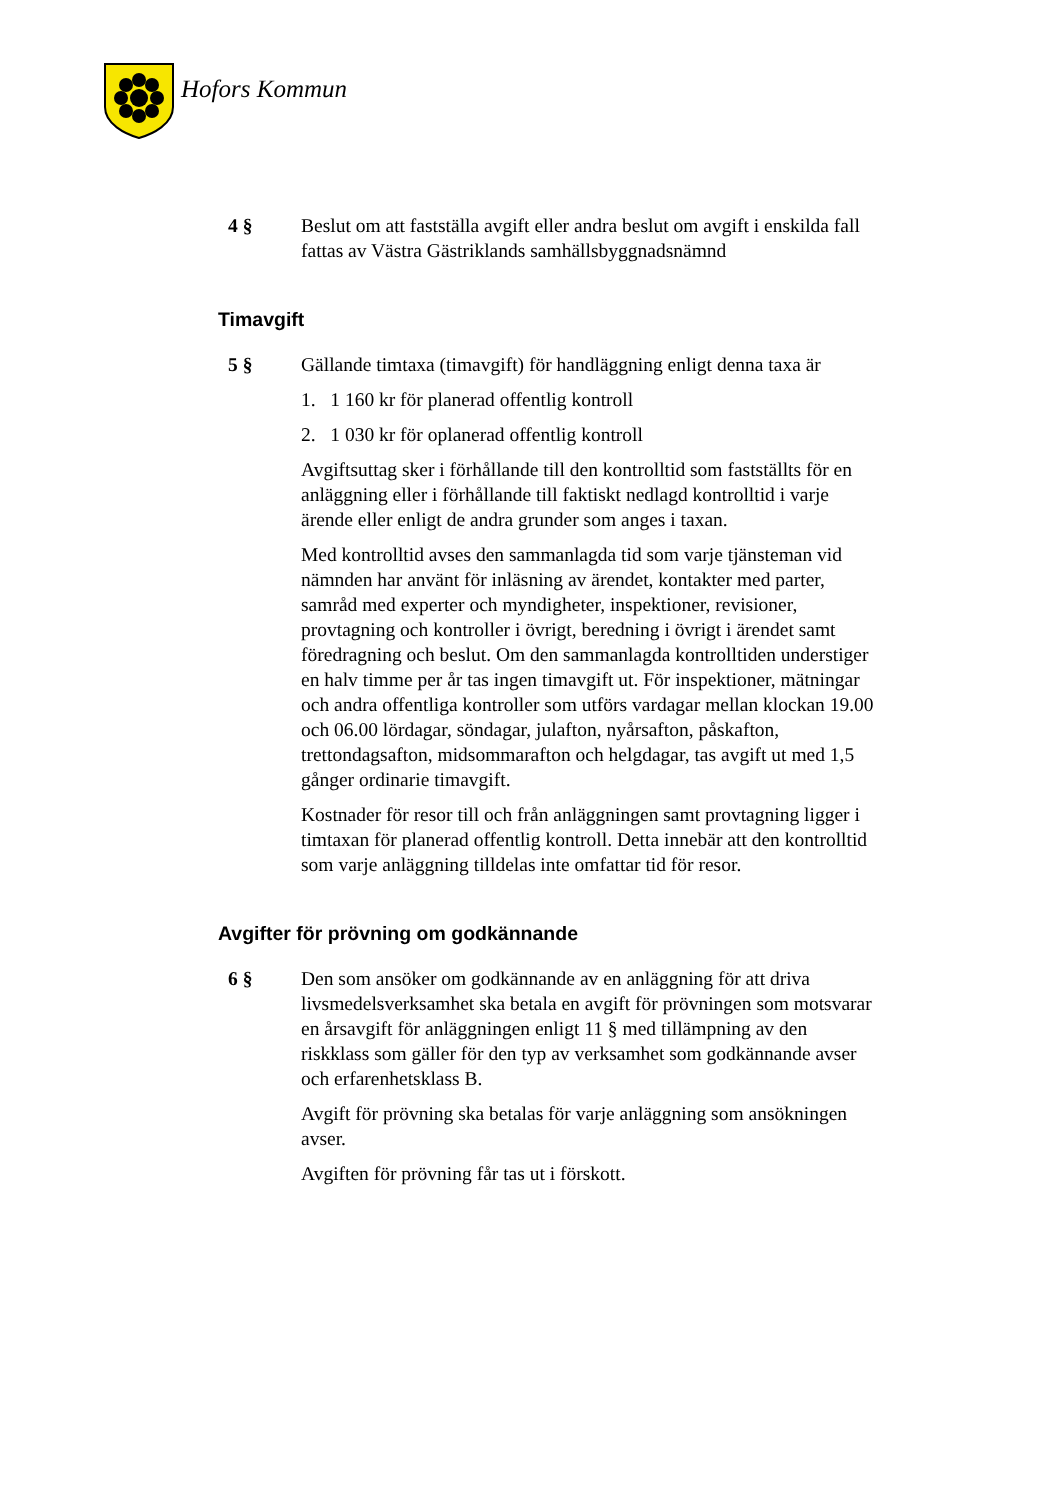Hofors Kommun
4 § Beslut om att fastställa avgift eller andra beslut om avgift i enskilda fall fattas av Västra Gästriklands samhällsbyggnadsnämnd
Timavgift
5 § Gällande timtaxa (timavgift) för handläggning enligt denna taxa är
1. 1 160 kr för planerad offentlig kontroll
2. 1 030 kr för oplanerad offentlig kontroll
Avgiftsuttag sker i förhållande till den kontrolltid som fastställts för en anläggning eller i förhållande till faktiskt nedlagd kontrolltid i varje ärende eller enligt de andra grunder som anges i taxan.
Med kontrolltid avses den sammanlagda tid som varje tjänsteman vid nämnden har använt för inläsning av ärendet, kontakter med parter, samråd med experter och myndigheter, inspektioner, revisioner, provtagning och kontroller i övrigt, beredning i övrigt i ärendet samt föredragning och beslut. Om den sammanlagda kontrolltiden understiger en halv timme per år tas ingen timavgift ut. För inspektioner, mätningar och andra offentliga kontroller som utförs vardagar mellan klockan 19.00 och 06.00 lördagar, söndagar, julafton, nyårsafton, påskafton, trettondagsafton, midsommarafton och helgdagar, tas avgift ut med 1,5 gånger ordinarie timavgift.
Kostnader för resor till och från anläggningen samt provtagning ligger i timtaxan för planerad offentlig kontroll. Detta innebär att den kontrolltid som varje anläggning tilldelas inte omfattar tid för resor.
Avgifter för prövning om godkännande
6 § Den som ansöker om godkännande av en anläggning för att driva livsmedelsverksamhet ska betala en avgift för prövningen som motsvarar en årsavgift för anläggningen enligt 11 § med tillämpning av den riskklass som gäller för den typ av verksamhet som godkännande avser och erfarenhetsklass B.
Avgift för prövning ska betalas för varje anläggning som ansökningen avser.
Avgiften för prövning får tas ut i förskott.